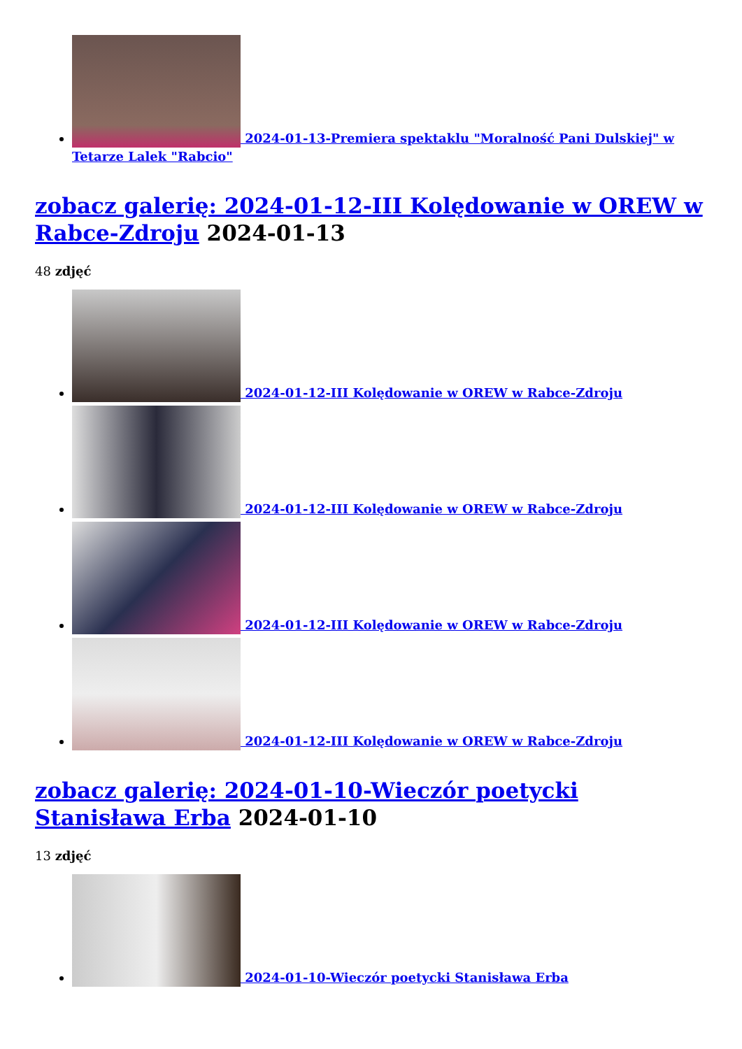2024-01-13-Premiera spektaklu "Moralność Pani Dulskiej" w Tetarze Lalek "Rabcio"
zobacz galerię: 2024-01-12-III Kolędowanie w OREW w Rabce-Zdroju 2024-01-13
48 zdjęć
2024-01-12-III Kolędowanie w OREW w Rabce-Zdroju
2024-01-12-III Kolędowanie w OREW w Rabce-Zdroju
2024-01-12-III Kolędowanie w OREW w Rabce-Zdroju
2024-01-12-III Kolędowanie w OREW w Rabce-Zdroju
zobacz galerię: 2024-01-10-Wieczór poetycki Stanisława Erba 2024-01-10
13 zdjęć
2024-01-10-Wieczór poetycki Stanisława Erba